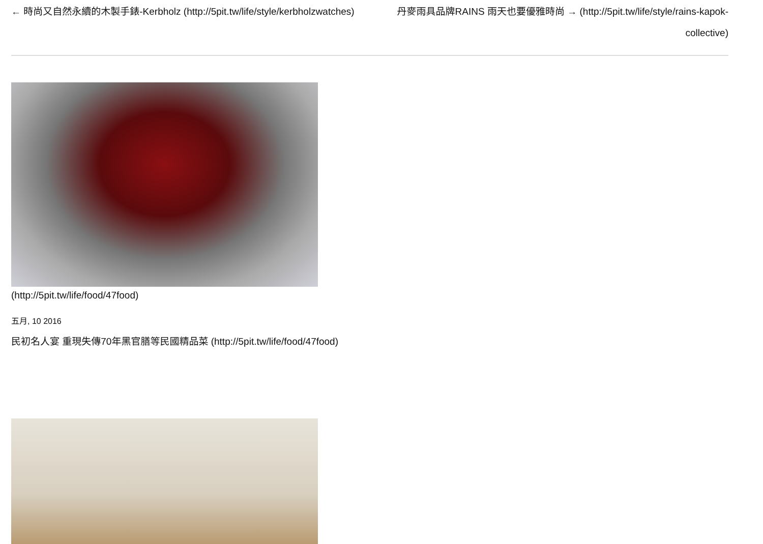← 時尚又自然永續的木製手錶-Kerbholz (http://5pit.tw/life/style/kerbholzwatches)
丹麥雨具品牌RAINS 雨天也要優雅時尚 → (http://5pit.tw/life/style/rains-kapok-collective)
(http://5pit.tw/life/food/47food)
五月, 10 2016
民初名人宴 重現失傳70年黑官膳等民國精品菜 (http://5pit.tw/life/food/47food)